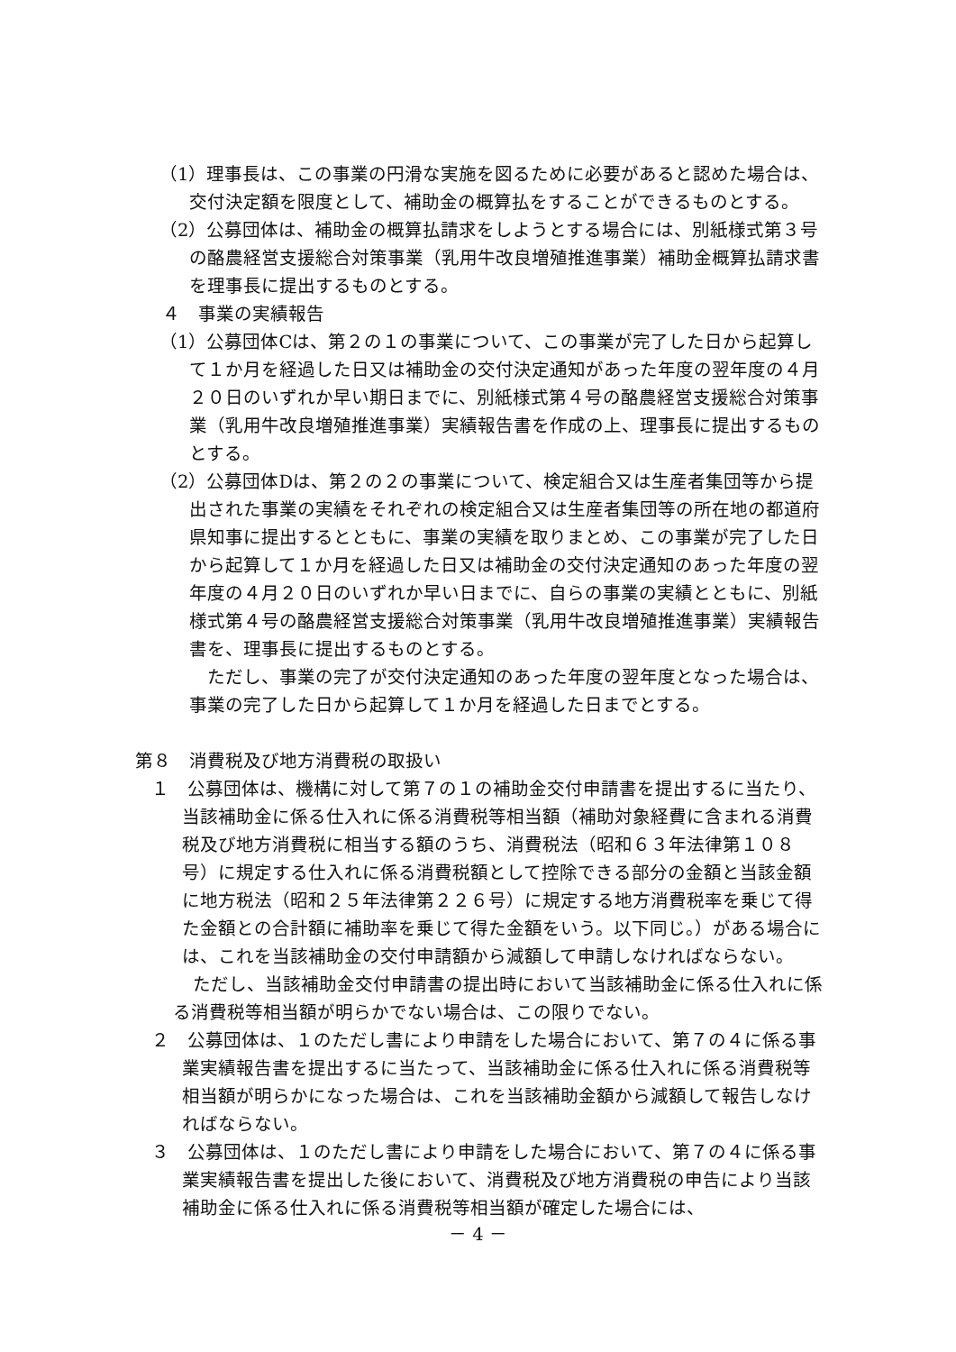（1）理事長は、この事業の円滑な実施を図るために必要があると認めた場合は、交付決定額を限度として、補助金の概算払をすることができるものとする。
（2）公募団体は、補助金の概算払請求をしようとする場合には、別紙様式第３号の酪農経営支援総合対策事業（乳用牛改良増殖推進事業）補助金概算払請求書を理事長に提出するものとする。
４　事業の実績報告
（1）公募団体Cは、第２の１の事業について、この事業が完了した日から起算して１か月を経過した日又は補助金の交付決定通知があった年度の翌年度の４月２０日のいずれか早い期日までに、別紙様式第４号の酪農経営支援総合対策事業（乳用牛改良増殖推進事業）実績報告書を作成の上、理事長に提出するものとする。
（2）公募団体Dは、第２の２の事業について、検定組合又は生産者集団等から提出された事業の実績をそれぞれの検定組合又は生産者集団等の所在地の都道府県知事に提出するとともに、事業の実績を取りまとめ、この事業が完了した日から起算して１か月を経過した日又は補助金の交付決定通知のあった年度の翌年度の４月２０日のいずれか早い日までに、自らの事業の実績とともに、別紙様式第４号の酪農経営支援総合対策事業（乳用牛改良増殖推進事業）実績報告書を、理事長に提出するものとする。
ただし、事業の完了が交付決定通知のあった年度の翌年度となった場合は、事業の完了した日から起算して１か月を経過した日までとする。
第８　消費税及び地方消費税の取扱い
１　公募団体は、機構に対して第７の１の補助金交付申請書を提出するに当たり、当該補助金に係る仕入れに係る消費税等相当額（補助対象経費に含まれる消費税及び地方消費税に相当する額のうち、消費税法（昭和６３年法律第１０８号）に規定する仕入れに係る消費税額として控除できる部分の金額と当該金額に地方税法（昭和２５年法律第２２６号）に規定する地方消費税率を乗じて得た金額との合計額に補助率を乗じて得た金額をいう。以下同じ。）がある場合には、これを当該補助金の交付申請額から減額して申請しなければならない。
ただし、当該補助金交付申請書の提出時において当該補助金に係る仕入れに係る消費税等相当額が明らかでない場合は、この限りでない。
２　公募団体は、１のただし書により申請をした場合において、第７の４に係る事業実績報告書を提出するに当たって、当該補助金に係る仕入れに係る消費税等相当額が明らかになった場合は、これを当該補助金額から減額して報告しなければならない。
３　公募団体は、１のただし書により申請をした場合において、第７の４に係る事業実績報告書を提出した後において、消費税及び地方消費税の申告により当該補助金に係る仕入れに係る消費税等相当額が確定した場合には、
－ 4 －